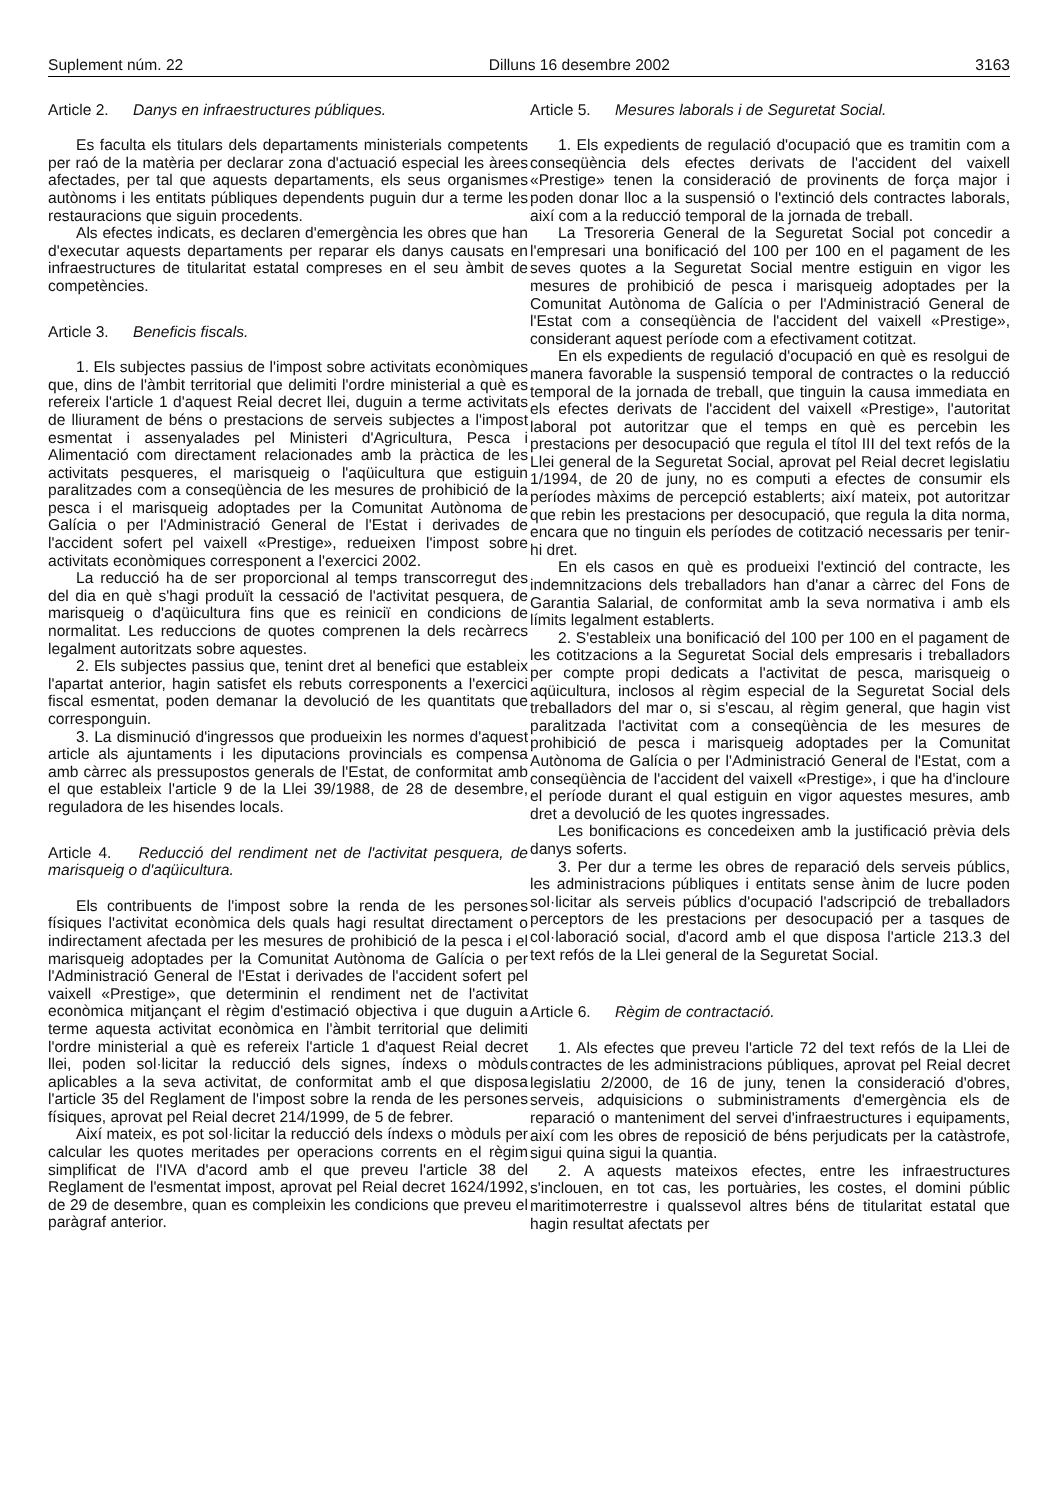Suplement núm. 22 Dilluns 16 desembre 2002 3163
Article 2. Danys en infraestructures públiques.
Es faculta els titulars dels departaments ministerials competents per raó de la matèria per declarar zona d'actuació especial les àrees afectades, per tal que aquests departaments, els seus organismes autònoms i les entitats públiques dependents puguin dur a terme les restauracions que siguin procedents.
Als efectes indicats, es declaren d'emergència les obres que han d'executar aquests departaments per reparar els danys causats en infraestructures de titularitat estatal compreses en el seu àmbit de competències.
Article 3. Beneficis fiscals.
1. Els subjectes passius de l'impost sobre activitats econòmiques que, dins de l'àmbit territorial que delimiti l'ordre ministerial a què es refereix l'article 1 d'aquest Reial decret llei, duguin a terme activitats de lliurament de béns o prestacions de serveis subjectes a l'impost esmentat i assenyalades pel Ministeri d'Agricultura, Pesca i Alimentació com directament relacionades amb la pràctica de les activitats pesqueres, el marisqueig o l'aqüicultura que estiguin paralitzades com a conseqüència de les mesures de prohibició de la pesca i el marisqueig adoptades per la Comunitat Autònoma de Galícia o per l'Administració General de l'Estat i derivades de l'accident sofert pel vaixell «Prestige», redueixen l'impost sobre activitats econòmiques corresponent a l'exercici 2002.
La reducció ha de ser proporcional al temps transcorregut des del dia en què s'hagi produït la cessació de l'activitat pesquera, de marisqueig o d'aqüicultura fins que es reiniciï en condicions de normalitat. Les reduccions de quotes comprenen la dels recàrrecs legalment autoritzats sobre aquestes.
2. Els subjectes passius que, tenint dret al benefici que estableix l'apartat anterior, hagin satisfet els rebuts corresponents a l'exercici fiscal esmentat, poden demanar la devolució de les quantitats que corresponguin.
3. La disminució d'ingressos que produeixin les normes d'aquest article als ajuntaments i les diputacions provincials es compensa amb càrrec als pressupostos generals de l'Estat, de conformitat amb el que estableix l'article 9 de la Llei 39/1988, de 28 de desembre, reguladora de les hisendes locals.
Article 4. Reducció del rendiment net de l'activitat pesquera, de marisqueig o d'aqüicultura.
Els contribuents de l'impost sobre la renda de les persones físiques l'activitat econòmica dels quals hagi resultat directament o indirectament afectada per les mesures de prohibició de la pesca i el marisqueig adoptades per la Comunitat Autònoma de Galícia o per l'Administració General de l'Estat i derivades de l'accident sofert pel vaixell «Prestige», que determinin el rendiment net de l'activitat econòmica mitjançant el règim d'estimació objectiva i que duguin a terme aquesta activitat econòmica en l'àmbit territorial que delimiti l'ordre ministerial a què es refereix l'article 1 d'aquest Reial decret llei, poden sol·licitar la reducció dels signes, índexs o mòduls aplicables a la seva activitat, de conformitat amb el que disposa l'article 35 del Reglament de l'impost sobre la renda de les persones físiques, aprovat pel Reial decret 214/1999, de 5 de febrer.
Així mateix, es pot sol·licitar la reducció dels índexs o mòduls per calcular les quotes meritades per operacions corrents en el règim simplificat de l'IVA d'acord amb el que preveu l'article 38 del Reglament de l'esmentat impost, aprovat pel Reial decret 1624/1992, de 29 de desembre, quan es compleixin les condicions que preveu el paràgraf anterior.
Article 5. Mesures laborals i de Seguretat Social.
1. Els expedients de regulació d'ocupació que es tramitin com a conseqüència dels efectes derivats de l'accident del vaixell «Prestige» tenen la consideració de provinents de força major i poden donar lloc a la suspensió o l'extinció dels contractes laborals, així com a la reducció temporal de la jornada de treball.
La Tresoreria General de la Seguretat Social pot concedir a l'empresari una bonificació del 100 per 100 en el pagament de les seves quotes a la Seguretat Social mentre estiguin en vigor les mesures de prohibició de pesca i marisqueig adoptades per la Comunitat Autònoma de Galícia o per l'Administració General de l'Estat com a conseqüència de l'accident del vaixell «Prestige», considerant aquest període com a efectivament cotitzat.
En els expedients de regulació d'ocupació en què es resolgui de manera favorable la suspensió temporal de contractes o la reducció temporal de la jornada de treball, que tinguin la causa immediata en els efectes derivats de l'accident del vaixell «Prestige», l'autoritat laboral pot autoritzar que el temps en què es percebin les prestacions per desocupació que regula el títol III del text refós de la Llei general de la Seguretat Social, aprovat pel Reial decret legislatiu 1/1994, de 20 de juny, no es computi a efectes de consumir els períodes màxims de percepció establerts; així mateix, pot autoritzar que rebin les prestacions per desocupació, que regula la dita norma, encara que no tinguin els períodes de cotització necessaris per tenir-hi dret.
En els casos en què es produeixi l'extinció del contracte, les indemnitzacions dels treballadors han d'anar a càrrec del Fons de Garantia Salarial, de conformitat amb la seva normativa i amb els límits legalment establerts.
2. S'estableix una bonificació del 100 per 100 en el pagament de les cotitzacions a la Seguretat Social dels empresaris i treballadors per compte propi dedicats a l'activitat de pesca, marisqueig o aqüicultura, inclosos al règim especial de la Seguretat Social dels treballadors del mar o, si s'escau, al règim general, que hagin vist paralitzada l'activitat com a conseqüència de les mesures de prohibició de pesca i marisqueig adoptades per la Comunitat Autònoma de Galícia o per l'Administració General de l'Estat, com a conseqüència de l'accident del vaixell «Prestige», i que ha d'incloure el període durant el qual estiguin en vigor aquestes mesures, amb dret a devolució de les quotes ingressades.
Les bonificacions es concedeixen amb la justificació prèvia dels danys soferts.
3. Per dur a terme les obres de reparació dels serveis públics, les administracions públiques i entitats sense ànim de lucre poden sol·licitar als serveis públics d'ocupació l'adscripció de treballadors perceptors de les prestacions per desocupació per a tasques de col·laboració social, d'acord amb el que disposa l'article 213.3 del text refós de la Llei general de la Seguretat Social.
Article 6. Règim de contractació.
1. Als efectes que preveu l'article 72 del text refós de la Llei de contractes de les administracions públiques, aprovat pel Reial decret legislatiu 2/2000, de 16 de juny, tenen la consideració d'obres, serveis, adquisicions o subministraments d'emergència els de reparació o manteniment del servei d'infraestructures i equipaments, així com les obres de reposició de béns perjudicats per la catàstrofe, sigui quina sigui la quantia.
2. A aquests mateixos efectes, entre les infraestructures s'inclouen, en tot cas, les portuàries, les costes, el domini públic maritimoterrestre i qualssevol altres béns de titularitat estatal que hagin resultat afectats per